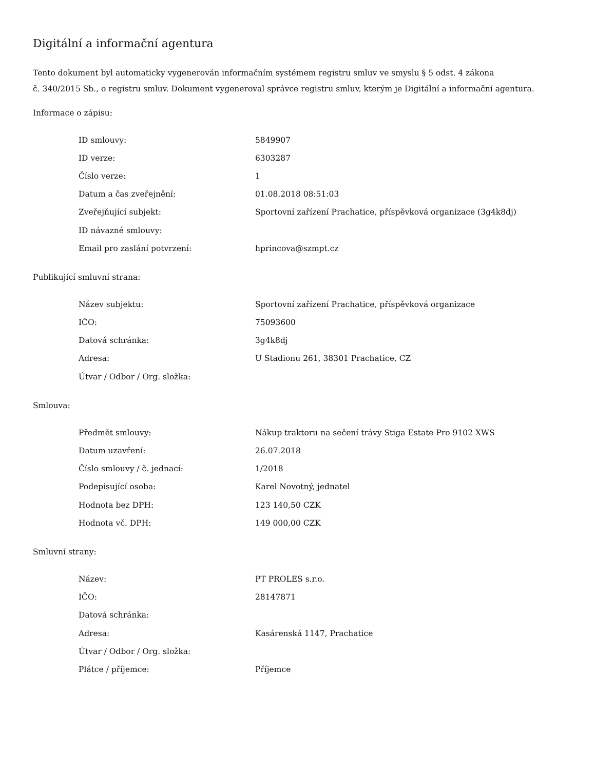Digitální a informační agentura
Tento dokument byl automaticky vygenerován informačním systémem registru smluv ve smyslu § 5 odst. 4 zákona
č. 340/2015 Sb., o registru smluv. Dokument vygeneroval správce registru smluv, kterým je Digitální a informační agentura.
Informace o zápisu:
| ID smlouvy: | 5849907 |
| ID verze: | 6303287 |
| Číslo verze: | 1 |
| Datum a čas zveřejnění: | 01.08.2018 08:51:03 |
| Zveřejňující subjekt: | Sportovní zařízení Prachatice, příspěvková organizace (3g4k8dj) |
| ID návazné smlouvy: | |
| Email pro zaslání potvrzení: | hprincova@szmpt.cz |
Publikující smluvní strana:
| Název subjektu: | Sportovní zařízení Prachatice, příspěvková organizace |
| IČO: | 75093600 |
| Datová schránka: | 3g4k8dj |
| Adresa: | U Stadionu 261, 38301 Prachatice, CZ |
| Útvar / Odbor / Org. složka: | |
Smlouva:
| Předmět smlouvy: | Nákup traktoru na sečení trávy Stiga Estate Pro 9102 XWS |
| Datum uzavření: | 26.07.2018 |
| Číslo smlouvy / č. jednací: | 1/2018 |
| Podepisující osoba: | Karel Novotný, jednatel |
| Hodnota bez DPH: | 123 140,50 CZK |
| Hodnota vč. DPH: | 149 000,00 CZK |
Smluvní strany:
| Název: | PT PROLES s.r.o. |
| IČO: | 28147871 |
| Datová schránka: | |
| Adresa: | Kasárenská 1147, Prachatice |
| Útvar / Odbor / Org. složka: | |
| Plátce / příjemce: | Příjemce |